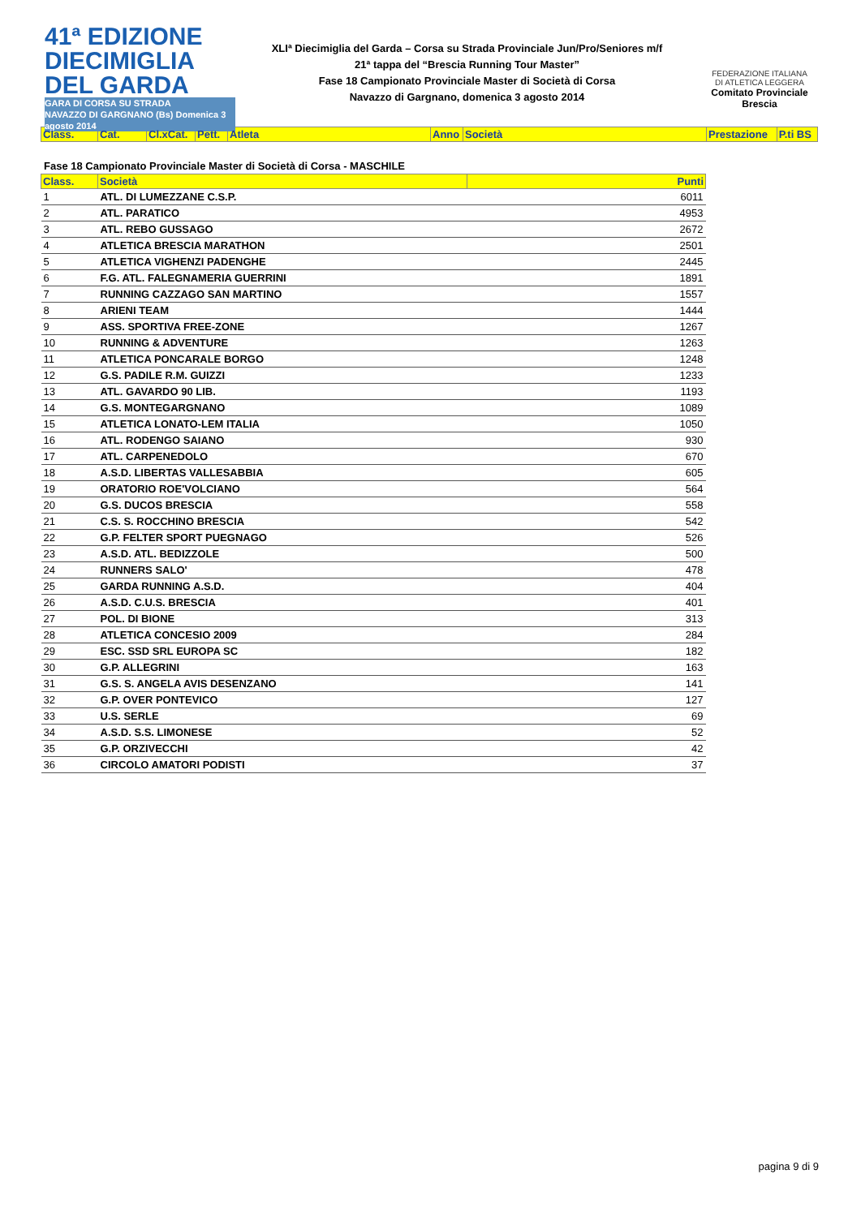41ª EDIZIONE
DIECIMIGLIA
DEL GARDA
GARA DI CORSA SU STRADA
NAVAZZO DI GARGNANO (Bs) Domenica 3 agosto 2014
XLIª Diecimiglia del Garda – Corsa su Strada Provinciale Jun/Pro/Seniores m/f
21ª tappa del “Brescia Running Tour Master”
Fase 18 Campionato Provinciale Master di Società di Corsa
Navazzo di Gargnano, domenica 3 agosto 2014
FEDERAZIONE ITALIANA
DI ATLETICA LEGGERA
Comitato Provinciale Brescia
| Class. | Cat. | Cl.xCat. | Pett. | Atleta | Anno | Società | Prestazione | P.ti BS |
| --- | --- | --- | --- | --- | --- | --- | --- | --- |
Fase 18 Campionato Provinciale Master di Società di Corsa - MASCHILE
| Class. | Società | Punti |
| --- | --- | --- |
| 1 | ATL. DI LUMEZZANE C.S.P. | 6011 |
| 2 | ATL. PARATICO | 4953 |
| 3 | ATL. REBO GUSSAGO | 2672 |
| 4 | ATLETICA BRESCIA MARATHON | 2501 |
| 5 | ATLETICA VIGHENZI PADENGHE | 2445 |
| 6 | F.G. ATL. FALEGNAMERIA GUERRINI | 1891 |
| 7 | RUNNING CAZZAGO SAN MARTINO | 1557 |
| 8 | ARIENI TEAM | 1444 |
| 9 | ASS. SPORTIVA FREE-ZONE | 1267 |
| 10 | RUNNING & ADVENTURE | 1263 |
| 11 | ATLETICA PONCARALE BORGO | 1248 |
| 12 | G.S. PADILE R.M. GUIZZI | 1233 |
| 13 | ATL. GAVARDO 90 LIB. | 1193 |
| 14 | G.S. MONTEGARGNANO | 1089 |
| 15 | ATLETICA LONATO-LEM ITALIA | 1050 |
| 16 | ATL. RODENGO SAIANO | 930 |
| 17 | ATL. CARPENEDOLO | 670 |
| 18 | A.S.D. LIBERTAS VALLESABBIA | 605 |
| 19 | ORATORIO ROE'VOLCIANO | 564 |
| 20 | G.S. DUCOS BRESCIA | 558 |
| 21 | C.S. S. ROCCHINO BRESCIA | 542 |
| 22 | G.P. FELTER SPORT PUEGNAGO | 526 |
| 23 | A.S.D. ATL. BEDIZZOLE | 500 |
| 24 | RUNNERS SALO' | 478 |
| 25 | GARDA RUNNING A.S.D. | 404 |
| 26 | A.S.D. C.U.S. BRESCIA | 401 |
| 27 | POL. DI BIONE | 313 |
| 28 | ATLETICA CONCESIO 2009 | 284 |
| 29 | ESC. SSD SRL EUROPA SC | 182 |
| 30 | G.P. ALLEGRINI | 163 |
| 31 | G.S. S. ANGELA AVIS DESENZANO | 141 |
| 32 | G.P. OVER PONTEVICO | 127 |
| 33 | U.S. SERLE | 69 |
| 34 | A.S.D. S.S. LIMONESE | 52 |
| 35 | G.P. ORZIVECCHI | 42 |
| 36 | CIRCOLO AMATORI PODISTI | 37 |
pagina 9 di 9